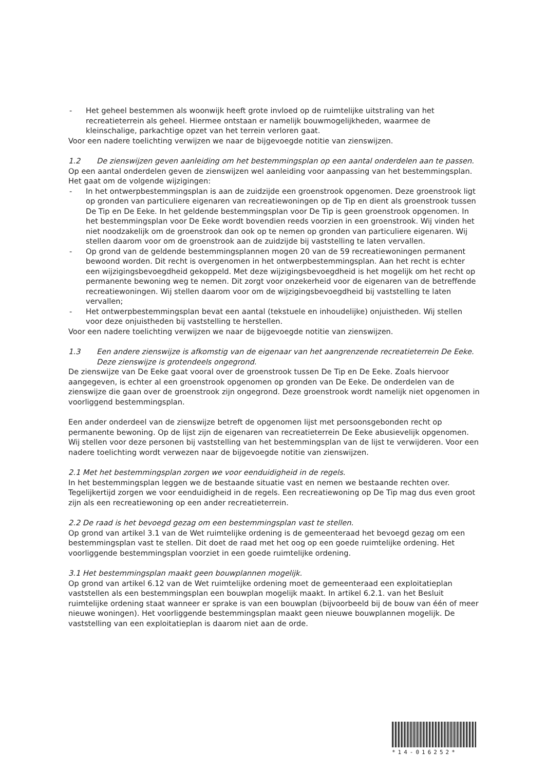- Het geheel bestemmen als woonwijk heeft grote invloed op de ruimtelijke uitstraling van het recreatieterrein als geheel. Hiermee ontstaan er namelijk bouwmogelijkheden, waarmee de kleinschalige, parkachtige opzet van het terrein verloren gaat.
Voor een nadere toelichting verwijzen we naar de bijgevoegde notitie van zienswijzen.
1.2 De zienswijzen geven aanleiding om het bestemmingsplan op een aantal onderdelen aan te passen.
Op een aantal onderdelen geven de zienswijzen wel aanleiding voor aanpassing van het bestemmingsplan. Het gaat om de volgende wijzigingen:
- In het ontwerpbestemmingsplan is aan de zuidzijde een groenstrook opgenomen. Deze groenstrook ligt op gronden van particuliere eigenaren van recreatiewoningen op de Tip en dient als groenstrook tussen De Tip en De Eeke. In het geldende bestemmingsplan voor De Tip is geen groenstrook opgenomen. In het bestemmingsplan voor De Eeke wordt bovendien reeds voorzien in een groenstrook. Wij vinden het niet noodzakelijk om de groenstrook dan ook op te nemen op gronden van particuliere eigenaren. Wij stellen daarom voor om de groenstrook aan de zuidzijde bij vaststelling te laten vervallen.
- Op grond van de geldende bestemmingsplannen mogen 20 van de 59 recreatiewoningen permanent bewoond worden. Dit recht is overgenomen in het ontwerpbestemmingsplan. Aan het recht is echter een wijzigingsbevoegdheid gekoppeld. Met deze wijzigingsbevoegdheid is het mogelijk om het recht op permanente bewoning weg te nemen. Dit zorgt voor onzekerheid voor de eigenaren van de betreffende recreatiewoningen. Wij stellen daarom voor om de wijzigingsbevoegdheid bij vaststelling te laten vervallen;
- Het ontwerpbestemmingsplan bevat een aantal (tekstuele en inhoudelijke) onjuistheden. Wij stellen voor deze onjuistheden bij vaststelling te herstellen.
Voor een nadere toelichting verwijzen we naar de bijgevoegde notitie van zienswijzen.
1.3 Een andere zienswijze is afkomstig van de eigenaar van het aangrenzende recreatieterrein De Eeke. Deze zienswijze is grotendeels ongegrond.
De zienswijze van De Eeke gaat vooral over de groenstrook tussen De Tip en De Eeke. Zoals hiervoor aangegeven, is echter al een groenstrook opgenomen op gronden van De Eeke. De onderdelen van de zienswijze die gaan over de groenstrook zijn ongegrond. Deze groenstrook wordt namelijk niet opgenomen in voorliggend bestemmingsplan.
Een ander onderdeel van de zienswijze betreft de opgenomen lijst met persoonsgebonden recht op permanente bewoning. Op de lijst zijn de eigenaren van recreatieterrein De Eeke abusievelijk opgenomen. Wij stellen voor deze personen bij vaststelling van het bestemmingsplan van de lijst te verwijderen. Voor een nadere toelichting wordt verwezen naar de bijgevoegde notitie van zienswijzen.
2.1 Met het bestemmingsplan zorgen we voor eenduidigheid in de regels.
In het bestemmingsplan leggen we de bestaande situatie vast en nemen we bestaande rechten over. Tegelijkertijd zorgen we voor eenduidigheid in de regels. Een recreatiewoning op De Tip mag dus even groot zijn als een recreatiewoning op een ander recreatieterrein.
2.2 De raad is het bevoegd gezag om een bestemmingsplan vast te stellen.
Op grond van artikel 3.1 van de Wet ruimtelijke ordening is de gemeenteraad het bevoegd gezag om een bestemmingsplan vast te stellen. Dit doet de raad met het oog op een goede ruimtelijke ordening. Het voorliggende bestemmingsplan voorziet in een goede ruimtelijke ordening.
3.1 Het bestemmingsplan maakt geen bouwplannen mogelijk.
Op grond van artikel 6.12 van de Wet ruimtelijke ordening moet de gemeenteraad een exploitatieplan vaststellen als een bestemmingsplan een bouwplan mogelijk maakt. In artikel 6.2.1. van het Besluit ruimtelijke ordening staat wanneer er sprake is van een bouwplan (bijvoorbeeld bij de bouw van één of meer nieuwe woningen). Het voorliggende bestemmingsplan maakt geen nieuwe bouwplannen mogelijk. De vaststelling van een exploitatieplan is daarom niet aan de orde.
*14-016252*